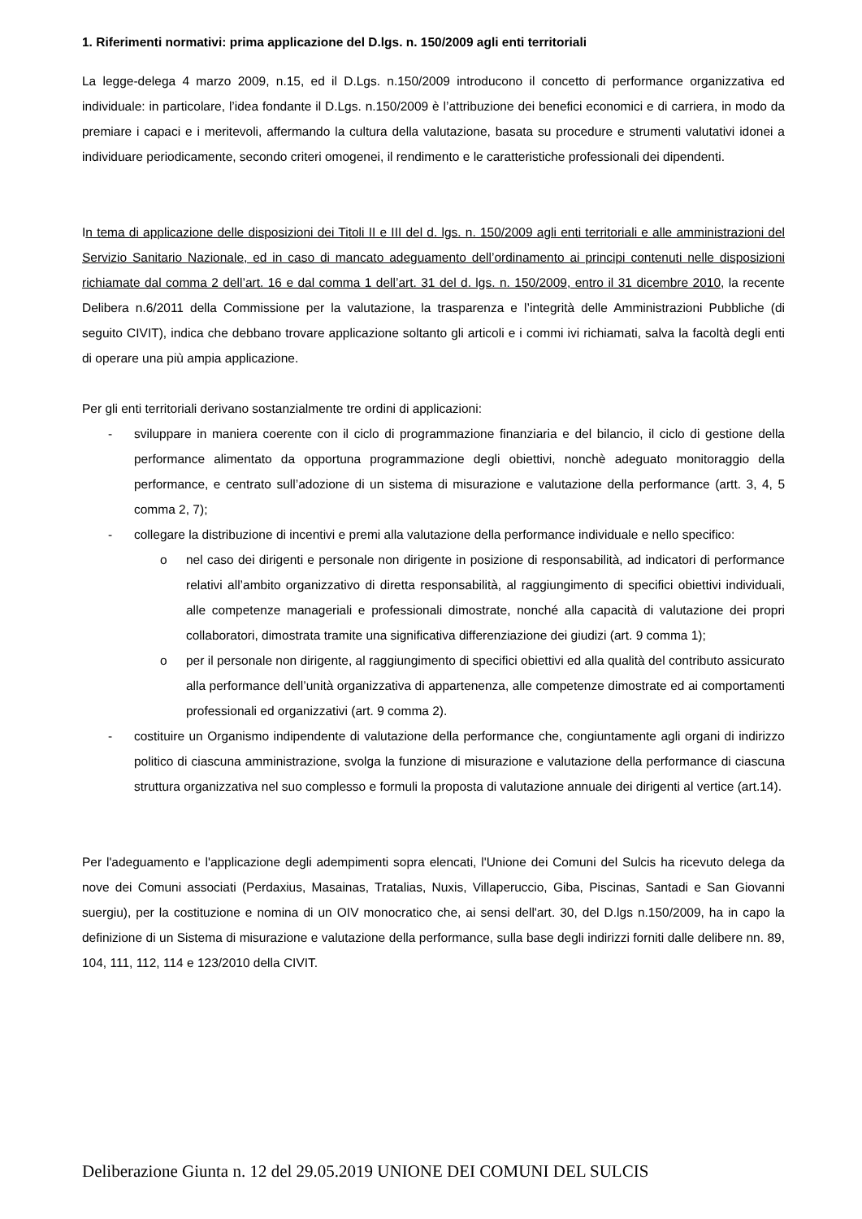1. Riferimenti normativi: prima applicazione del D.lgs. n. 150/2009 agli enti territoriali
La legge-delega 4 marzo 2009, n.15, ed il D.Lgs. n.150/2009 introducono il concetto di performance organizzativa ed individuale: in particolare, l’idea fondante il D.Lgs. n.150/2009 è l’attribuzione dei benefici economici e di carriera, in modo da premiare i capaci e i meritevoli, affermando la cultura della valutazione, basata su procedure e strumenti valutativi idonei a individuare periodicamente, secondo criteri omogenei, il rendimento e le caratteristiche professionali dei dipendenti.
In tema di applicazione delle disposizioni dei Titoli II e III del d. lgs. n. 150/2009 agli enti territoriali e alle amministrazioni del Servizio Sanitario Nazionale, ed in caso di mancato adeguamento dell’ordinamento ai principi contenuti nelle disposizioni richiamate dal comma 2 dell’art. 16 e dal comma 1 dell’art. 31 del d. lgs. n. 150/2009, entro il 31 dicembre 2010, la recente Delibera n.6/2011 della Commissione per la valutazione, la trasparenza e l’integrità delle Amministrazioni Pubbliche (di seguito CIVIT), indica che debbano trovare applicazione soltanto gli articoli e i commi ivi richiamati, salva la facoltà degli enti di operare una più ampia applicazione.
Per gli enti territoriali derivano sostanzialmente tre ordini di applicazioni:
- sviluppare in maniera coerente con il ciclo di programmazione finanziaria e del bilancio, il ciclo di gestione della performance alimentato da opportuna programmazione degli obiettivi, nonchè adeguato monitoraggio della performance, e centrato sull’adozione di un sistema di misurazione e valutazione della performance (artt. 3, 4, 5 comma 2, 7);
- collegare la distribuzione di incentivi e premi alla valutazione della performance individuale e nello specifico:
o nel caso dei dirigenti e personale non dirigente in posizione di responsabilità, ad indicatori di performance relativi all’ambito organizzativo di diretta responsabilità, al raggiungimento di specifici obiettivi individuali, alle competenze manageriali e professionali dimostrate, nonché alla capacità di valutazione dei propri collaboratori, dimostrata tramite una significativa differenziazione dei giudizi (art. 9 comma 1);
o per il personale non dirigente, al raggiungimento di specifici obiettivi ed alla qualità del contributo assicurato alla performance dell’unità organizzativa di appartenenza, alle competenze dimostrate ed ai comportamenti professionali ed organizzativi (art. 9 comma 2).
- costituire un Organismo indipendente di valutazione della performance che, congiuntamente agli organi di indirizzo politico di ciascuna amministrazione, svolga la funzione di misurazione e valutazione della performance di ciascuna struttura organizzativa nel suo complesso e formuli la proposta di valutazione annuale dei dirigenti al vertice (art.14).
Per l'adeguamento e l'applicazione degli adempimenti sopra elencati, l'Unione dei Comuni del Sulcis ha ricevuto delega da nove dei Comuni associati (Perdaxius, Masainas, Tratalias, Nuxis, Villaperuccio, Giba, Piscinas, Santadi e San Giovanni suergiu), per la costituzione e nomina di un OIV monocratico che, ai sensi dell'art. 30, del D.lgs n.150/2009, ha in capo la definizione di un Sistema di misurazione e valutazione della performance, sulla base degli indirizzi forniti dalle delibere nn. 89, 104, 111, 112, 114 e 123/2010 della CIVIT.
Deliberazione Giunta n. 12 del 29.05.2019 UNIONE DEI COMUNI DEL SULCIS